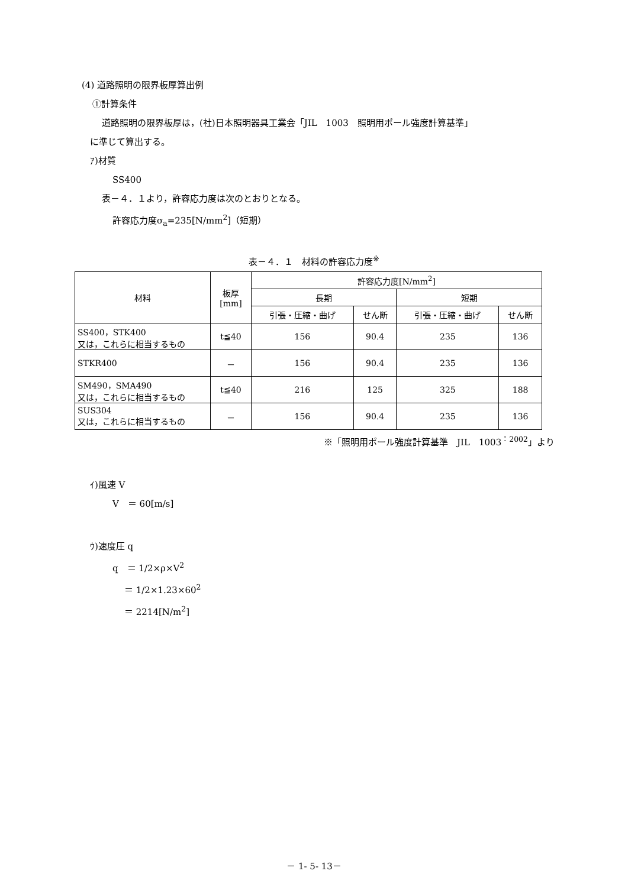(4) 道路照明の限界板厚算出例
①計算条件
道路照明の限界板厚は，(社)日本照明器具工業会「JIL　1003　照明用ポール強度計算基準」
に準じて算出する。
ｱ)材質
SS400
表－４．１より，許容応力度は次のとおりとなる。
許容応力度σ<sub>a</sub>=235[N/mm<sup>2</sup>]（短期）
表－４．１　材料の許容応力度<sup>※</sup>
| 材料 | 板厚 [mm] | 許容応力度[N/mm<sup>2</sup>] | | | |
| --- | --- | --- | --- | --- | --- |
| | | 長期 | | 短期 | |
| | | 引張・圧縮・曲げ | せん断 | 引張・圧縮・曲げ | せん断 |
| SS400，STK400 又は，これらに相当するもの | t≦40 | 156 | 90.4 | 235 | 136 |
| STKR400 | － | 156 | 90.4 | 235 | 136 |
| SM490，SMA490 又は，これらに相当するもの | t≦40 | 216 | 125 | 325 | 188 |
| SUS304 又は，これらに相当するもの | － | 156 | 90.4 | 235 | 136 |
※「照明用ポール強度計算基準　JIL　1003<sup>：2002</sup>」より
ｲ)風速 V
V　＝ 60[m/s]
ｳ)速度圧 q
q　＝ 1/2×ρ×V<sup>2</sup>
＝ 1/2×1.23×60<sup>2</sup>
＝ 2214[N/m<sup>2</sup>]
－ 1- 5- 13－